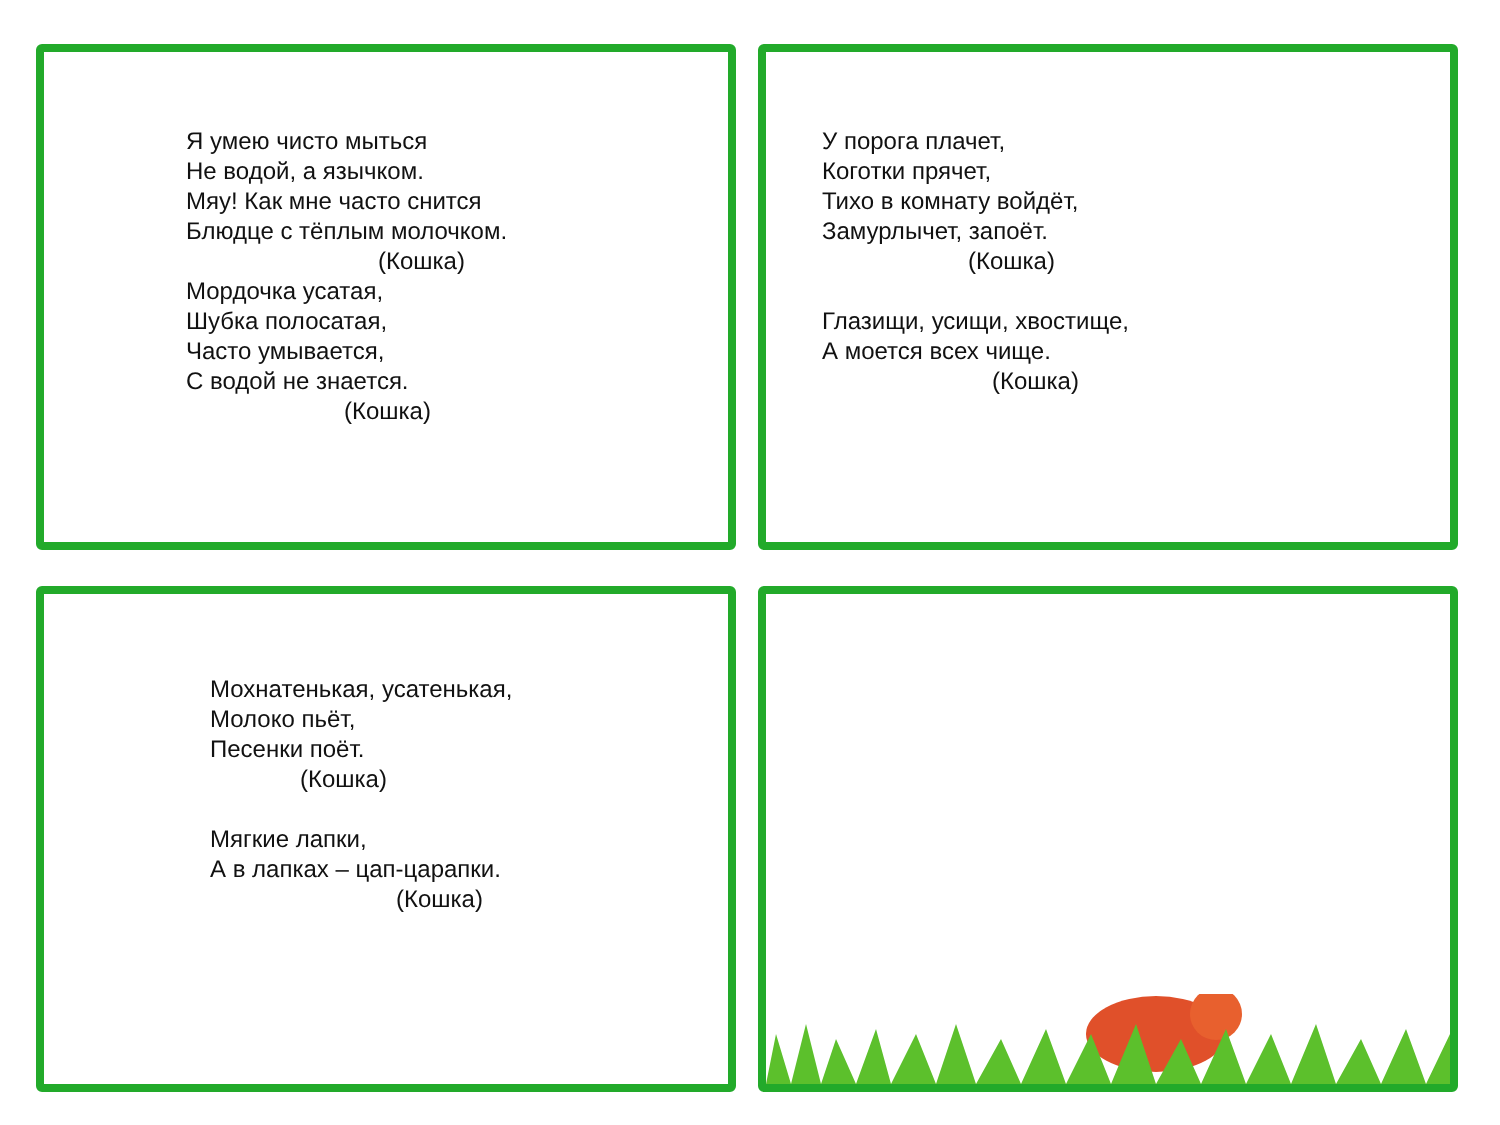Я умею чисто мыться
Не водой, а язычком.
Мяу! Как мне часто снится
Блюдце с тёплым молочком.
(Кошка)
Мордочка усатая,
Шубка полосатая,
Часто умывается,
С водой не знается.
(Кошка)
У порога плачет,
Коготки прячет,
Тихо в комнату войдёт,
Замурлычет, запоёт.
(Кошка)
Глазищи, усищи, хвостище,
А моется всех чище.
(Кошка)
Мохнатенькая, усатенькая,
Молоко пьёт,
Песенки поёт.
(Кошка)
Мягкие лапки,
А в лапках – цап-царапки.
(Кошка)